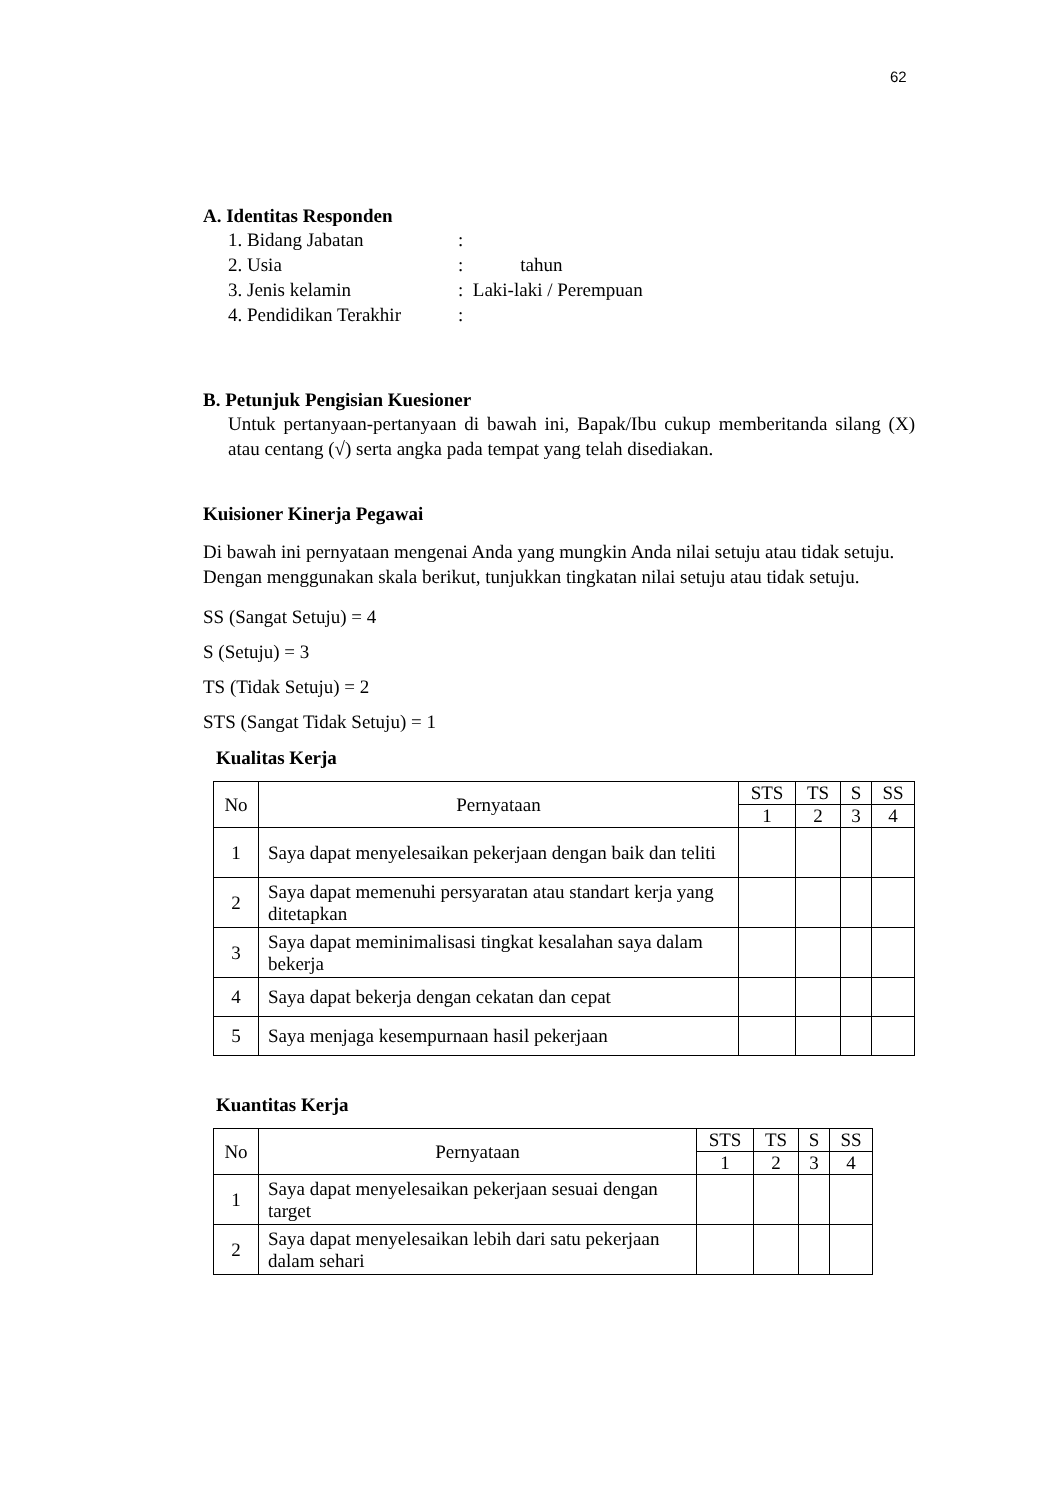62
A. Identitas Responden
1. Bidang Jabatan:
2. Usia: tahun
3. Jenis kelamin: Laki-laki / Perempuan
4. Pendidikan Terakhir:
B. Petunjuk Pengisian Kuesioner
Untuk pertanyaan-pertanyaan di bawah ini, Bapak/Ibu cukup memberitanda silang (X) atau centang (√) serta angka pada tempat yang telah disediakan.
Kuisioner Kinerja Pegawai
Di bawah ini pernyataan mengenai Anda yang mungkin Anda nilai setuju atau tidak setuju. Dengan menggunakan skala berikut, tunjukkan tingkatan nilai setuju atau tidak setuju.
SS (Sangat Setuju) = 4
S (Setuju) = 3
TS (Tidak Setuju) = 2
STS (Sangat Tidak Setuju) = 1
Kualitas Kerja
| No | Pernyataan | STS | TS | S | SS |
| --- | --- | --- | --- | --- | --- |
| | | 1 | 2 | 3 | 4 |
| 1 | Saya dapat menyelesaikan pekerjaan dengan baik dan teliti | | | | |
| 2 | Saya dapat memenuhi persyaratan atau standart kerja yang ditetapkan | | | | |
| 3 | Saya dapat meminimalisasi tingkat kesalahan saya dalam bekerja | | | | |
| 4 | Saya dapat bekerja dengan cekatan dan cepat | | | | |
| 5 | Saya menjaga kesempurnaan hasil pekerjaan | | | | |
Kuantitas Kerja
| No | Pernyataan | STS | TS | S | SS |
| --- | --- | --- | --- | --- | --- |
| | | 1 | 2 | 3 | 4 |
| 1 | Saya dapat menyelesaikan pekerjaan sesuai dengan target | | | | |
| 2 | Saya dapat menyelesaikan lebih dari satu pekerjaan dalam sehari | | | | |